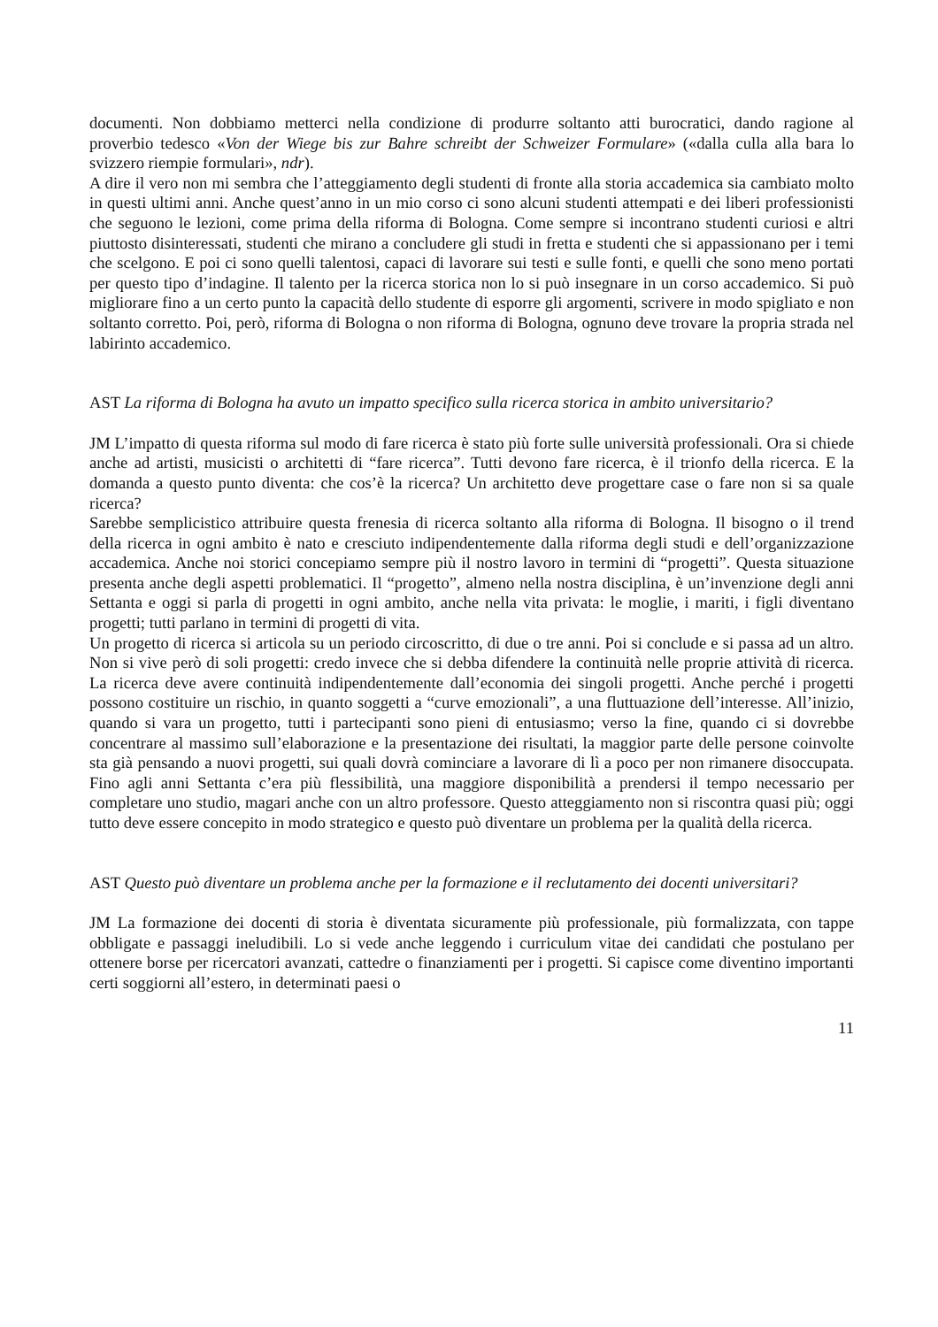documenti. Non dobbiamo metterci nella condizione di produrre soltanto atti burocratici, dando ragione al proverbio tedesco «Von der Wiege bis zur Bahre schreibt der Schweizer Formulare» («dalla culla alla bara lo svizzero riempie formulari», ndr).
A dire il vero non mi sembra che l’atteggiamento degli studenti di fronte alla storia accademica sia cambiato molto in questi ultimi anni. Anche quest’anno in un mio corso ci sono alcuni studenti attempati e dei liberi professionisti che seguono le lezioni, come prima della riforma di Bologna. Come sempre si incontrano studenti curiosi e altri piuttosto disinteressati, studenti che mirano a concludere gli studi in fretta e studenti che si appassionano per i temi che scelgono. E poi ci sono quelli talentosi, capaci di lavorare sui testi e sulle fonti, e quelli che sono meno portati per questo tipo d’indagine. Il talento per la ricerca storica non lo si può insegnare in un corso accademico. Si può migliorare fino a un certo punto la capacità dello studente di esporre gli argomenti, scrivere in modo spigliato e non soltanto corretto. Poi, però, riforma di Bologna o non riforma di Bologna, ognuno deve trovare la propria strada nel labirinto accademico.
AST La riforma di Bologna ha avuto un impatto specifico sulla ricerca storica in ambito universitario?
JM L’impatto di questa riforma sul modo di fare ricerca è stato più forte sulle università professionali. Ora si chiede anche ad artisti, musicisti o architetti di “fare ricerca”. Tutti devono fare ricerca, è il trionfo della ricerca. E la domanda a questo punto diventa: che cos’è la ricerca? Un architetto deve progettare case o fare non si sa quale ricerca?
Sarebbe semplicistico attribuire questa frenesia di ricerca soltanto alla riforma di Bologna. Il bisogno o il trend della ricerca in ogni ambito è nato e cresciuto indipendentemente dalla riforma degli studi e dell’organizzazione accademica. Anche noi storici concepiamo sempre più il nostro lavoro in termini di “progetti”. Questa situazione presenta anche degli aspetti problematici. Il “progetto”, almeno nella nostra disciplina, è un’invenzione degli anni Settanta e oggi si parla di progetti in ogni ambito, anche nella vita privata: le moglie, i mariti, i figli diventano progetti; tutti parlano in termini di progetti di vita.
Un progetto di ricerca si articola su un periodo circoscritto, di due o tre anni. Poi si conclude e si passa ad un altro. Non si vive però di soli progetti: credo invece che si debba difendere la continuità nelle proprie attività di ricerca. La ricerca deve avere continuità indipendentemente dall’economia dei singoli progetti. Anche perché i progetti possono costituire un rischio, in quanto soggetti a “curve emozionali”, a una fluttuazione dell’interesse. All’inizio, quando si vara un progetto, tutti i partecipanti sono pieni di entusiasmo; verso la fine, quando ci si dovrebbe concentrare al massimo sull’elaborazione e la presentazione dei risultati, la maggior parte delle persone coinvolte sta già pensando a nuovi progetti, sui quali dovrà cominciare a lavorare di lì a poco per non rimanere disoccupata. Fino agli anni Settanta c’era più flessibilità, una maggiore disponibilità a prendersi il tempo necessario per completare uno studio, magari anche con un altro professore. Questo atteggiamento non si riscontra quasi più; oggi tutto deve essere concepito in modo strategico e questo può diventare un problema per la qualità della ricerca.
AST Questo può diventare un problema anche per la formazione e il reclutamento dei docenti universitari?
JM La formazione dei docenti di storia è diventata sicuramente più professionale, più formalizzata, con tappe obbligate e passaggi ineludibili. Lo si vede anche leggendo i curriculum vitae dei candidati che postulano per ottenere borse per ricercatori avanzati, cattedre o finanziamenti per i progetti. Si capisce come diventino importanti certi soggiorni all’estero, in determinati paesi o
11